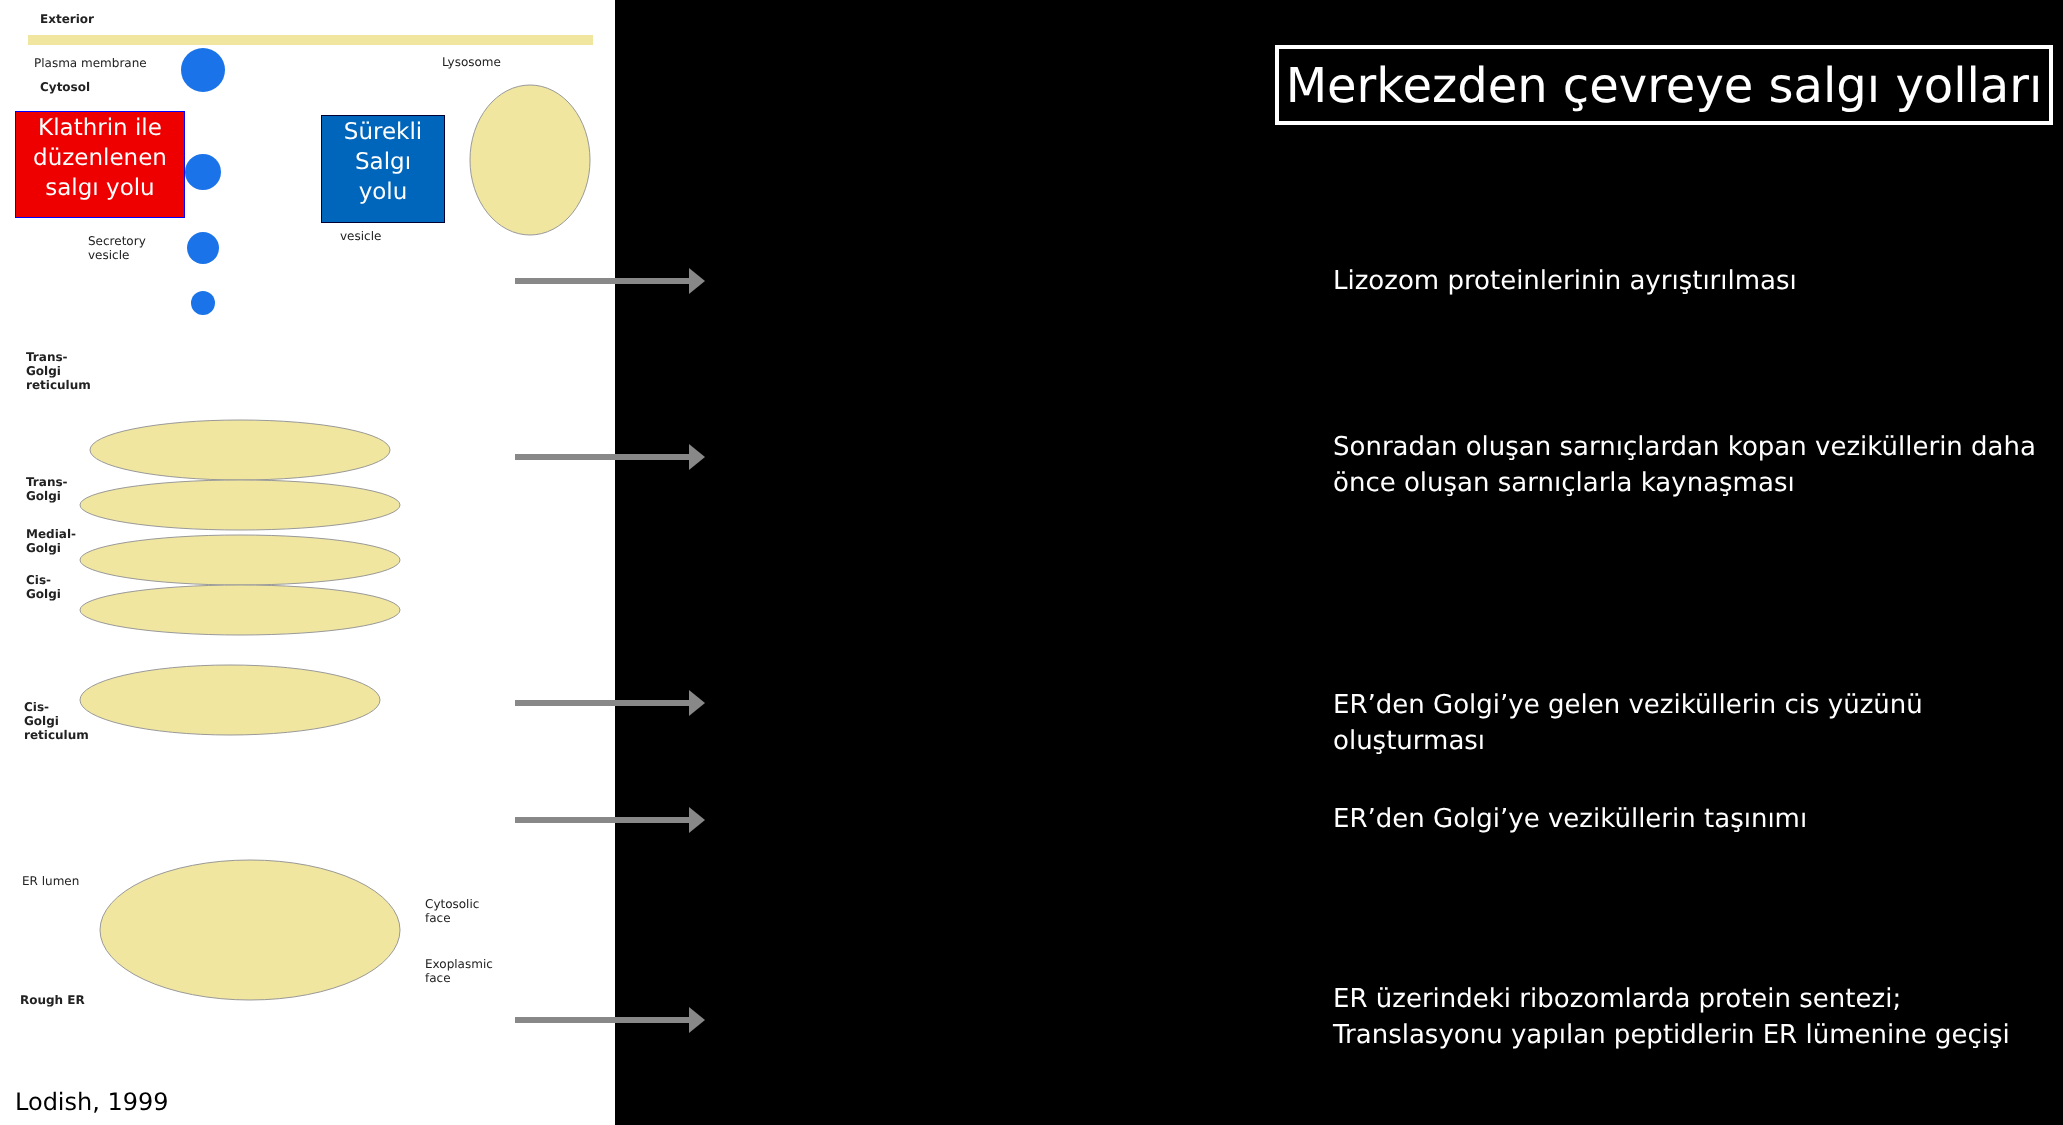Exterior
Plasma membrane
Cytosol
Lysosome
Klathrin ile
düzenlenen
salgı yolu
Sürekli
Salgı
yolu
Secretory
vesicle
vesicle
Trans-
Golgi
reticulum
Trans-
Golgi
Medial-
Golgi
Cis-
Golgi
Cis-
Golgi
reticulum
ER lumen
Cytosolic
face
Exoplasmic
face
Rough ER
Lodish, 1999
Merkezden çevreye salgı yolları
Lizozom proteinlerinin ayrıştırılması
Sonradan oluşan sarnıçlardan kopan veziküllerin daha önce oluşan sarnıçlarla kaynaşması
ER’den Golgi’ye gelen veziküllerin cis yüzünü oluşturması
ER’den Golgi’ye veziküllerin taşınımı
ER üzerindeki ribozomlarda protein sentezi; Translasyonu yapılan peptidlerin ER lümenine geçişi